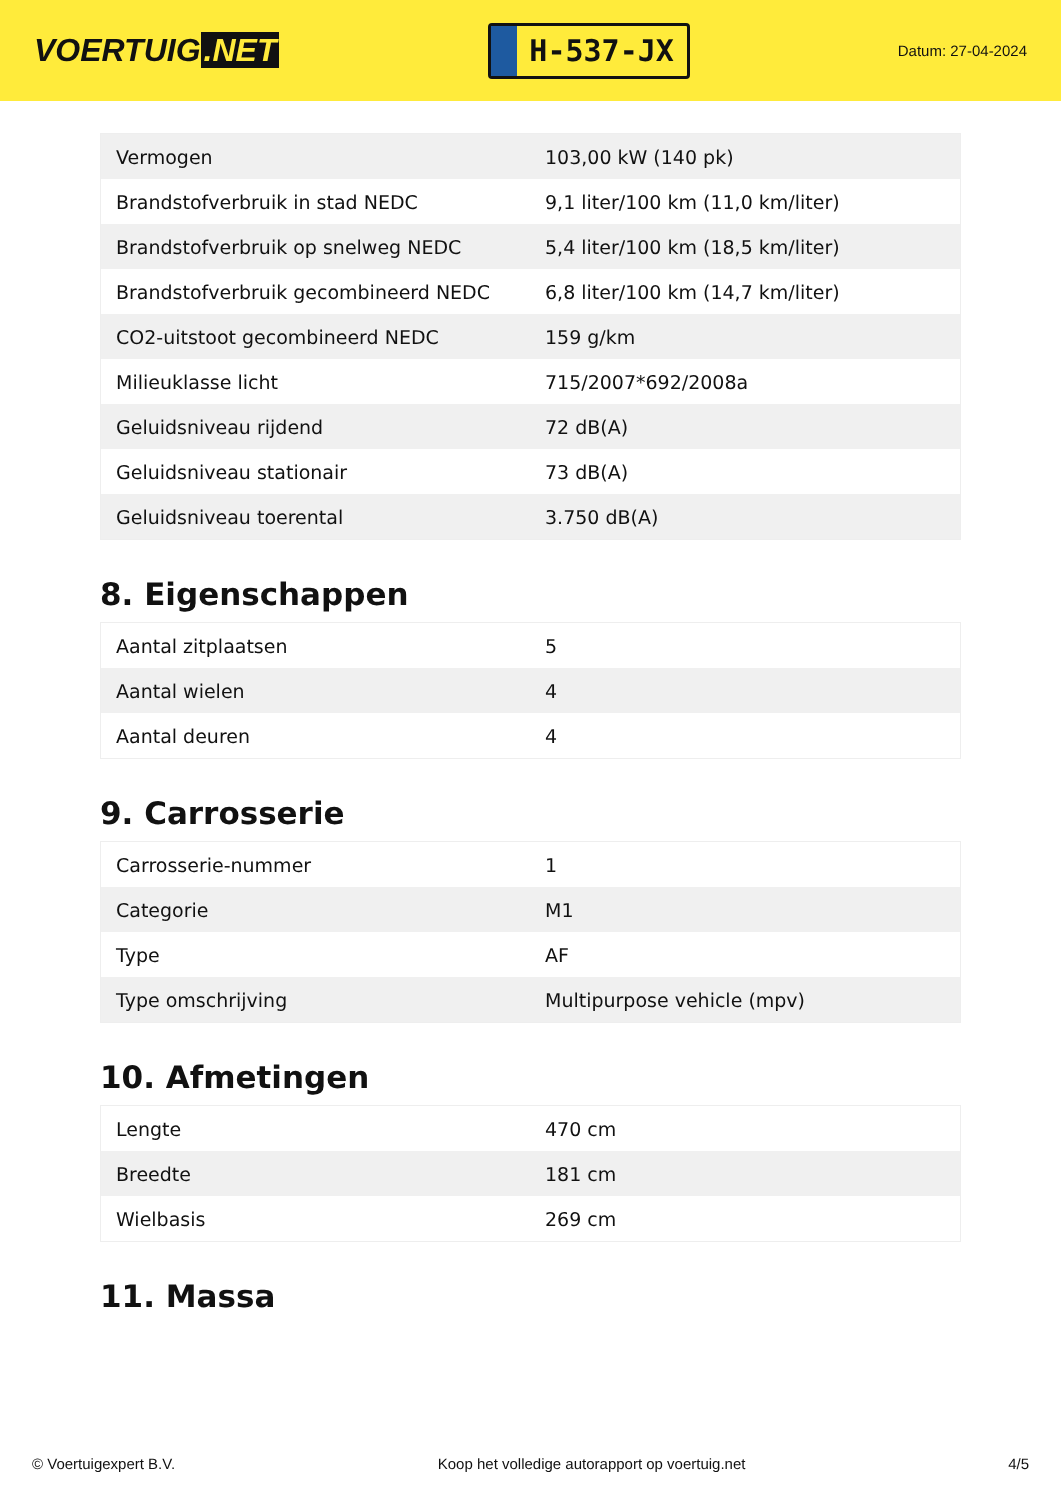VOERTUIG.NET
H-537-JX
Datum: 27-04-2024
| Vermogen | 103,00 kW (140 pk) |
| Brandstofverbruik in stad NEDC | 9,1 liter/100 km (11,0 km/liter) |
| Brandstofverbruik op snelweg NEDC | 5,4 liter/100 km (18,5 km/liter) |
| Brandstofverbruik gecombineerd NEDC | 6,8 liter/100 km (14,7 km/liter) |
| CO2-uitstoot gecombineerd NEDC | 159 g/km |
| Milieuklasse licht | 715/2007*692/2008a |
| Geluidsniveau rijdend | 72 dB(A) |
| Geluidsniveau stationair | 73 dB(A) |
| Geluidsniveau toerental | 3.750 dB(A) |
8. Eigenschappen
| Aantal zitplaatsen | 5 |
| Aantal wielen | 4 |
| Aantal deuren | 4 |
9. Carrosserie
| Carrosserie-nummer | 1 |
| Categorie | M1 |
| Type | AF |
| Type omschrijving | Multipurpose vehicle (mpv) |
10. Afmetingen
| Lengte | 470 cm |
| Breedte | 181 cm |
| Wielbasis | 269 cm |
11. Massa
© Voertuigexpert B.V. Koop het volledige autorapport op voertuig.net 4/5